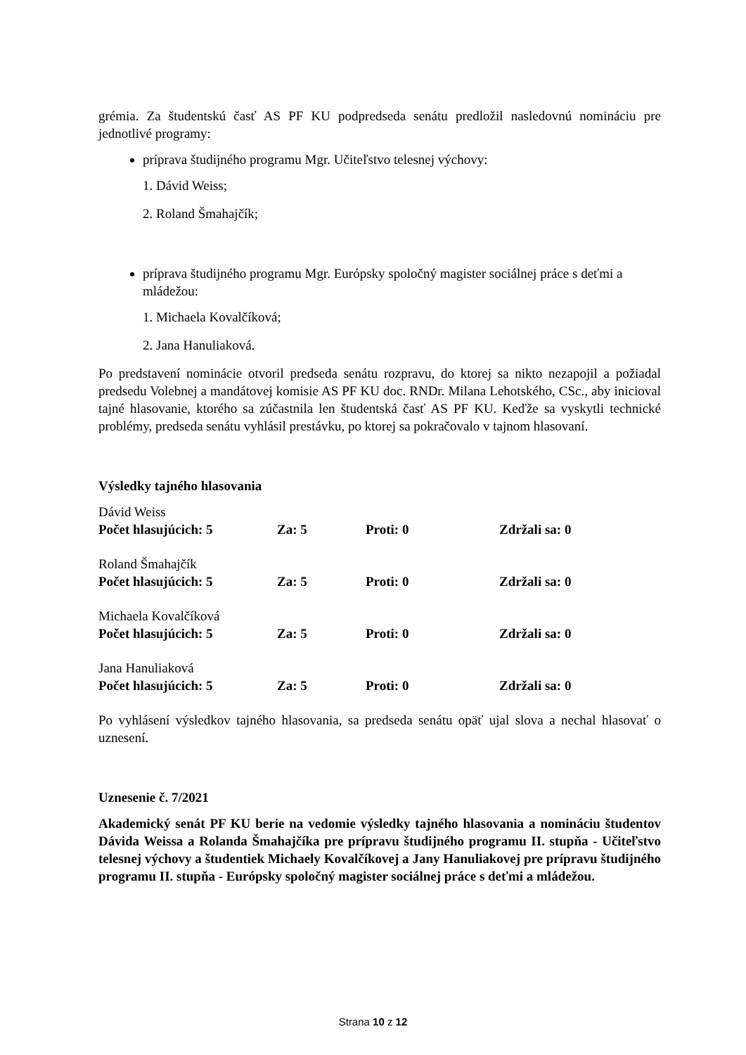grémia. Za študentskú časť AS PF KU podpredseda senátu predložil nasledovnú nomináciu pre jednotlivé programy:
príprava študijného programu Mgr. Učiteľstvo telesnej výchovy:
1. Dávid Weiss;
2. Roland Šmahajčík;
príprava študijného programu Mgr. Európsky spoločný magister sociálnej práce s deťmi a mládežou:
1. Michaela Kovalčíková;
2. Jana Hanuliaková.
Po predstavení nominácie otvoril predseda senátu rozpravu, do ktorej sa nikto nezapojil a požiadal predsedu Volebnej a mandátovej komisie AS PF KU doc. RNDr. Milana Lehotského, CSc., aby inicioval tajné hlasovanie, ktorého sa zúčastnila len študentská časť AS PF KU. Keďže sa vyskytli technické problémy, predseda senátu vyhlásil prestávku, po ktorej sa pokračovalo v tajnom hlasovaní.
Výsledky tajného hlasovania
Dávid Weiss
Počet hlasujúcich: 5 Za: 5 Proti: 0 Zdržali sa: 0
Roland Šmahajčík
Počet hlasujúcich: 5 Za: 5 Proti: 0 Zdržali sa: 0
Michaela Kovalčíková
Počet hlasujúcich: 5 Za: 5 Proti: 0 Zdržali sa: 0
Jana Hanuliaková
Počet hlasujúcich: 5 Za: 5 Proti: 0 Zdržali sa: 0
Po vyhlásení výsledkov tajného hlasovania, sa predseda senátu opäť ujal slova a nechal hlasovať o uznesení.
Uznesenie č. 7/2021
Akademický senát PF KU berie na vedomie výsledky tajného hlasovania a nomináciu študentov Dávida Weissa a Rolanda Šmahajčíka pre prípravu študijného programu II. stupňa - Učiteľstvo telesnej výchovy a študentiek Michaely Kovalčíkovej a Jany Hanuliakovej pre prípravu študijného programu II. stupňa - Európsky spoločný magister sociálnej práce s deťmi a mládežou.
Strana 10 z 12